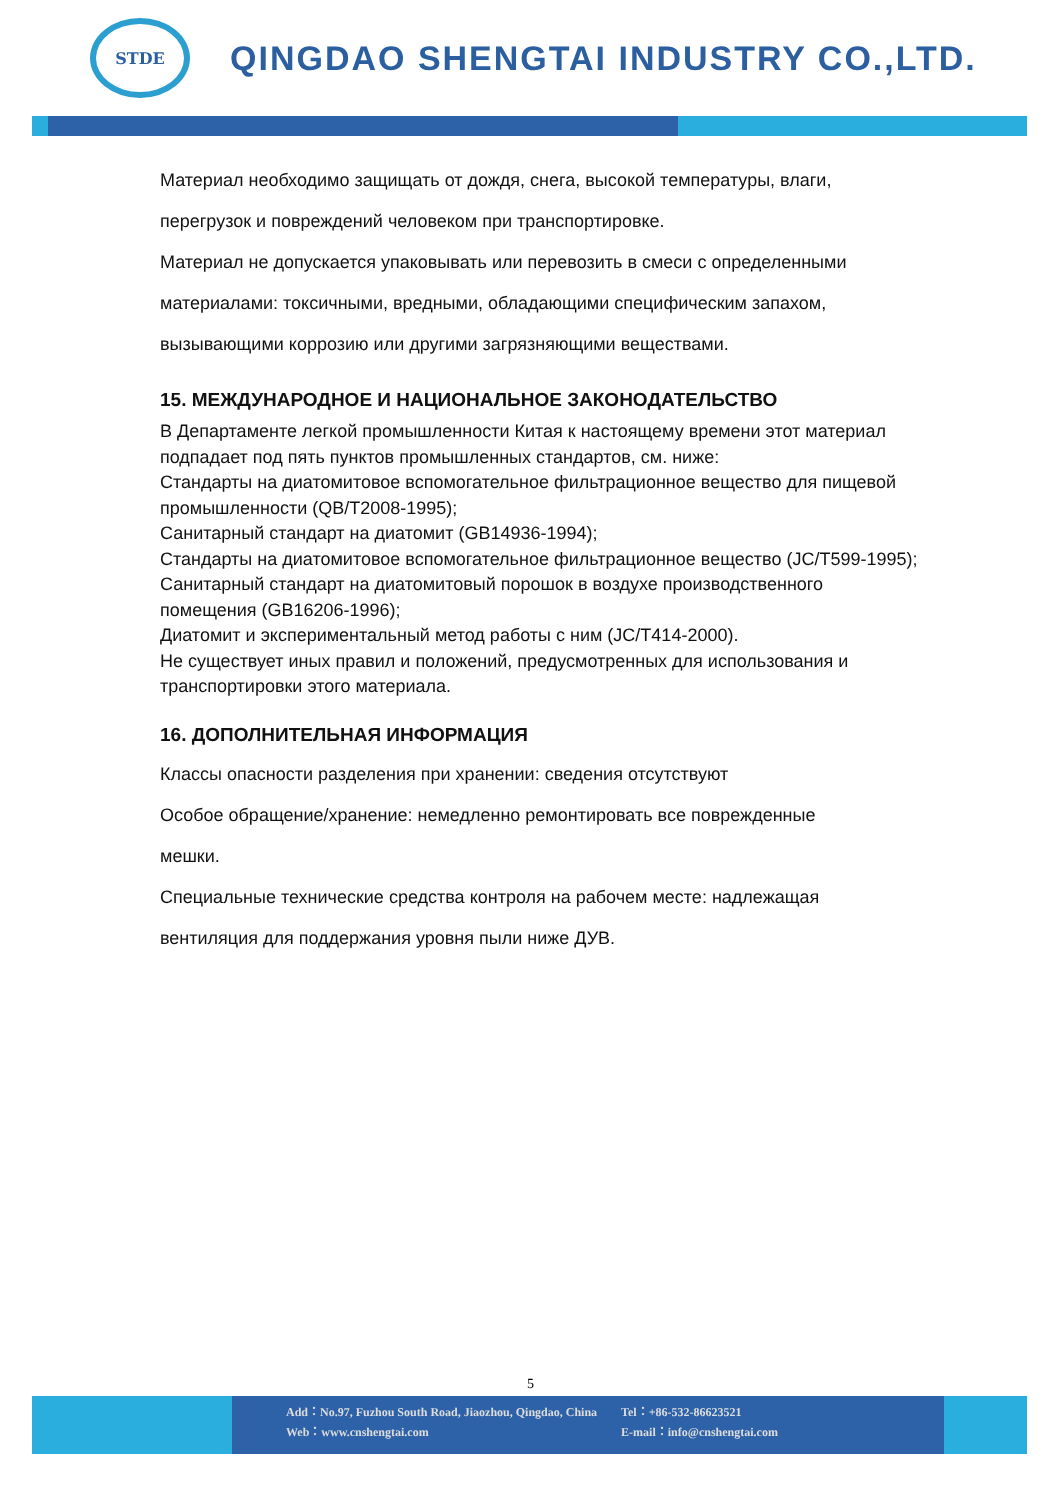STDE
QINGDAO SHENGTAI INDUSTRY CO.,LTD.
Материал необходимо защищать от дождя, снега, высокой температуры, влаги,
перегрузок и повреждений человеком при транспортировке.
Материал не допускается упаковывать или перевозить в смеси с определенными
материалами: токсичными, вредными, обладающими специфическим запахом,
вызывающими коррозию или другими загрязняющими веществами.
15. МЕЖДУНАРОДНОЕ И НАЦИОНАЛЬНОЕ ЗАКОНОДАТЕЛЬСТВО
В Департаменте легкой промышленности Китая к настоящему времени этот материал подпадает под пять пунктов промышленных стандартов, см. ниже:
Стандарты на диатомитовое вспомогательное фильтрационное вещество для пищевой промышленности (QB/T2008-1995);
Санитарный стандарт на диатомит (GB14936-1994);
Стандарты на диатомитовое вспомогательное фильтрационное вещество (JC/T599-1995);
Санитарный стандарт на диатомитовый порошок в воздухе производственного помещения (GB16206-1996);
Диатомит и экспериментальный метод работы с ним (JC/T414-2000).
Не существует иных правил и положений, предусмотренных для использования и транспортировки этого материала.
16. ДОПОЛНИТЕЛЬНАЯ ИНФОРМАЦИЯ
Классы опасности разделения при хранении: сведения отсутствуют
Особое обращение/хранение: немедленно ремонтировать все поврежденные
мешки.
Специальные технические средства контроля на рабочем месте: надлежащая
вентиляция для поддержания уровня пыли ниже ДУВ.
5
Add：No.97, Fuzhou South Road, Jiaozhou, Qingdao, China
Web：www.cnshengtai.com
Tel：+86-532-86623521
E-mail：info@cnshengtai.com